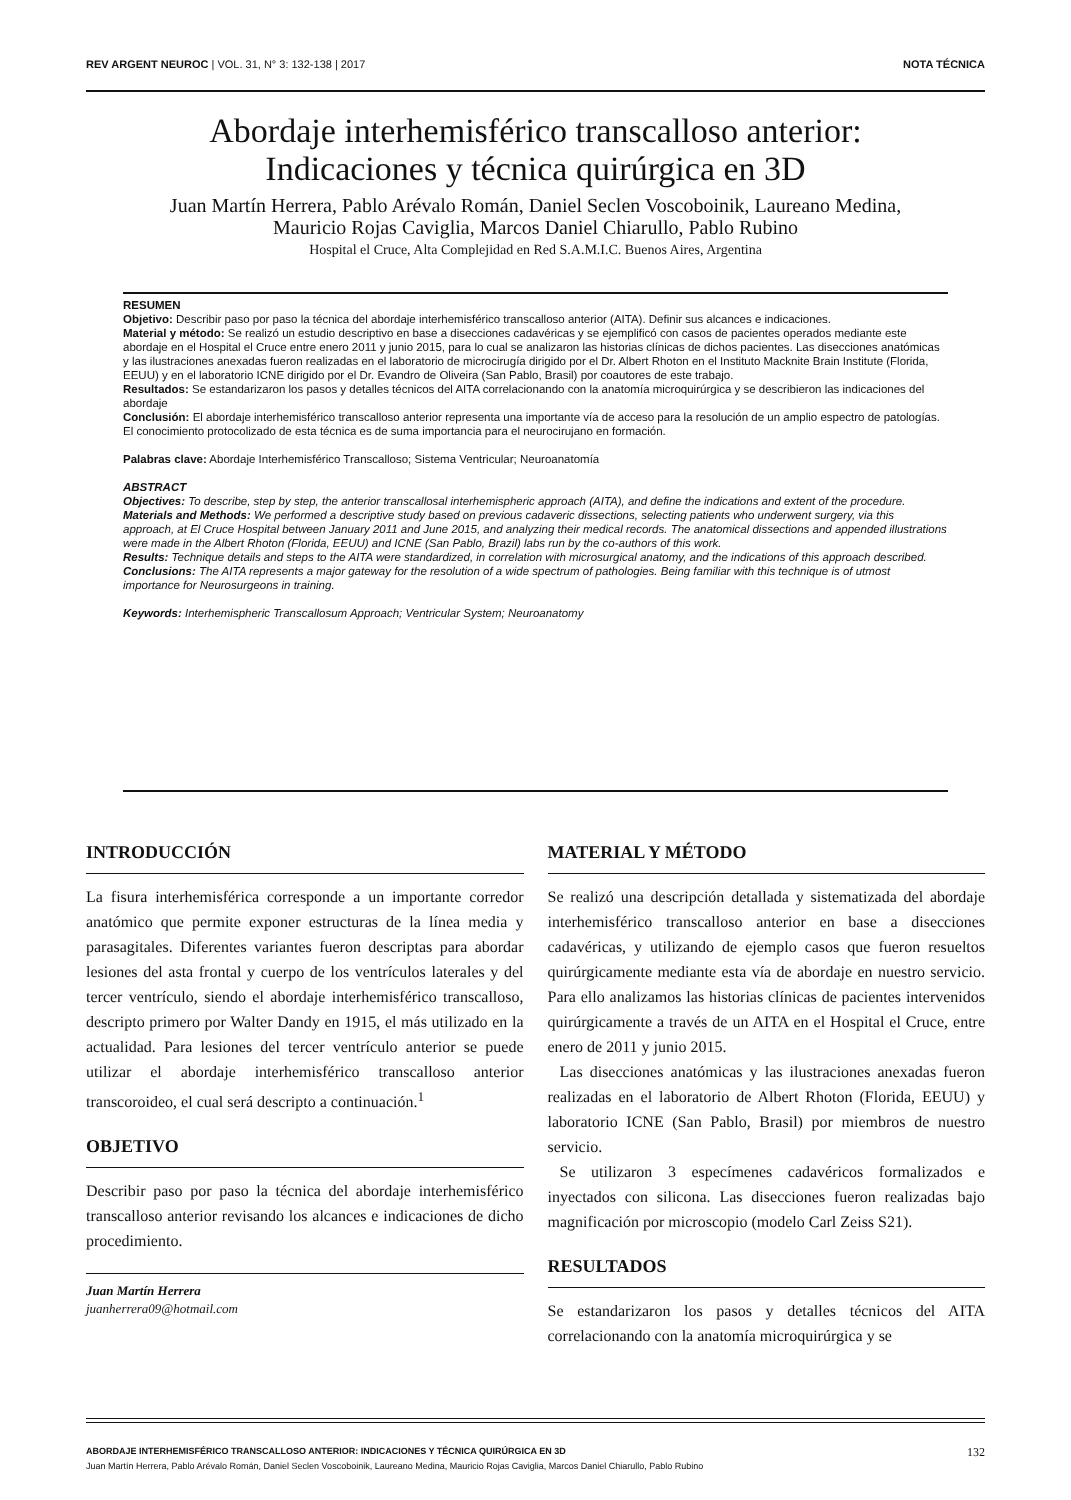REV ARGENT NEUROC | VOL. 31, N° 3: 132-138 | 2017 NOTA TÉCNICA
Abordaje interhemisférico transcalloso anterior:
Indicaciones y técnica quirúrgica en 3D
Juan Martín Herrera, Pablo Arévalo Román, Daniel Seclen Voscoboinik, Laureano Medina,
Mauricio Rojas Caviglia, Marcos Daniel Chiarullo, Pablo Rubino
Hospital el Cruce, Alta Complejidad en Red S.A.M.I.C. Buenos Aires, Argentina
RESUMEN
Objetivo: Describir paso por paso la técnica del abordaje interhemisférico transcalloso anterior (AITA). Definir sus alcances e indicaciones.
Material y método: Se realizó un estudio descriptivo en base a disecciones cadavéricas y se ejemplificó con casos de pacientes operados mediante este abordaje en el Hospital el Cruce entre enero 2011 y junio 2015, para lo cual se analizaron las historias clínicas de dichos pacientes. Las disecciones anatómicas y las ilustraciones anexadas fueron realizadas en el laboratorio de microcirugía dirigido por el Dr. Albert Rhoton en el Instituto Macknite Brain Institute (Florida, EEUU) y en el laboratorio ICNE dirigido por el Dr. Evandro de Oliveira (San Pablo, Brasil) por coautores de este trabajo.
Resultados: Se estandarizaron los pasos y detalles técnicos del AITA correlacionando con la anatomía microquirúrgica y se describieron las indicaciones del abordaje
Conclusión: El abordaje interhemisférico transcalloso anterior representa una importante vía de acceso para la resolución de un amplio espectro de patologías. El conocimiento protocolizado de esta técnica es de suma importancia para el neurocirujano en formación.
Palabras clave: Abordaje Interhemisférico Transcalloso; Sistema Ventricular; Neuroanatomía
ABSTRACT
Objectives: To describe, step by step, the anterior transcallosal interhemispheric approach (AITA), and define the indications and extent of the procedure.
Materials and Methods: We performed a descriptive study based on previous cadaveric dissections, selecting patients who underwent surgery, via this approach, at El Cruce Hospital between January 2011 and June 2015, and analyzing their medical records. The anatomical dissections and appended illustrations were made in the Albert Rhoton (Florida, EEUU) and ICNE (San Pablo, Brazil) labs run by the co-authors of this work.
Results: Technique details and steps to the AITA were standardized, in correlation with microsurgical anatomy, and the indications of this approach described.
Conclusions: The AITA represents a major gateway for the resolution of a wide spectrum of pathologies. Being familiar with this technique is of utmost importance for Neurosurgeons in training.
Keywords: Interhemispheric Transcallosum Approach; Ventricular System; Neuroanatomy
INTRODUCCIÓN
La fisura interhemisférica corresponde a un importante corredor anatómico que permite exponer estructuras de la línea media y parasagitales. Diferentes variantes fueron descriptas para abordar lesiones del asta frontal y cuerpo de los ventrículos laterales y del tercer ventrículo, siendo el abordaje interhemisférico transcalloso, descripto primero por Walter Dandy en 1915, el más utilizado en la actualidad. Para lesiones del tercer ventrículo anterior se puede utilizar el abordaje interhemisférico transcalloso anterior transcoroideo, el cual será descripto a continuación.<sup>1</sup>
OBJETIVO
Describir paso por paso la técnica del abordaje interhemisférico transcalloso anterior revisando los alcances e indicaciones de dicho procedimiento.
Juan Martín Herrera
juanherrera09@hotmail.com
MATERIAL Y MÉTODO
Se realizó una descripción detallada y sistematizada del abordaje interhemisférico transcalloso anterior en base a disecciones cadavéricas, y utilizando de ejemplo casos que fueron resueltos quirúrgicamente mediante esta vía de abordaje en nuestro servicio. Para ello analizamos las historias clínicas de pacientes intervenidos quirúrgicamente a través de un AITA en el Hospital el Cruce, entre enero de 2011 y junio 2015.
Las disecciones anatómicas y las ilustraciones anexadas fueron realizadas en el laboratorio de Albert Rhoton (Florida, EEUU) y laboratorio ICNE (San Pablo, Brasil) por miembros de nuestro servicio.
Se utilizaron 3 especímenes cadavéricos formalizados e inyectados con silicona. Las disecciones fueron realizadas bajo magnificación por microscopio (modelo Carl Zeiss S21).
RESULTADOS
Se estandarizaron los pasos y detalles técnicos del AITA correlacionando con la anatomía microquirúrgica y se
ABORDAJE INTERHEMISFÉRICO TRANSCALLOSO ANTERIOR: INDICACIONES Y TÉCNICA QUIRÚRGICA EN 3D 132
Juan Martín Herrera, Pablo Arévalo Román, Daniel Seclen Voscoboinik, Laureano Medina, Mauricio Rojas Caviglia, Marcos Daniel Chiarullo, Pablo Rubino